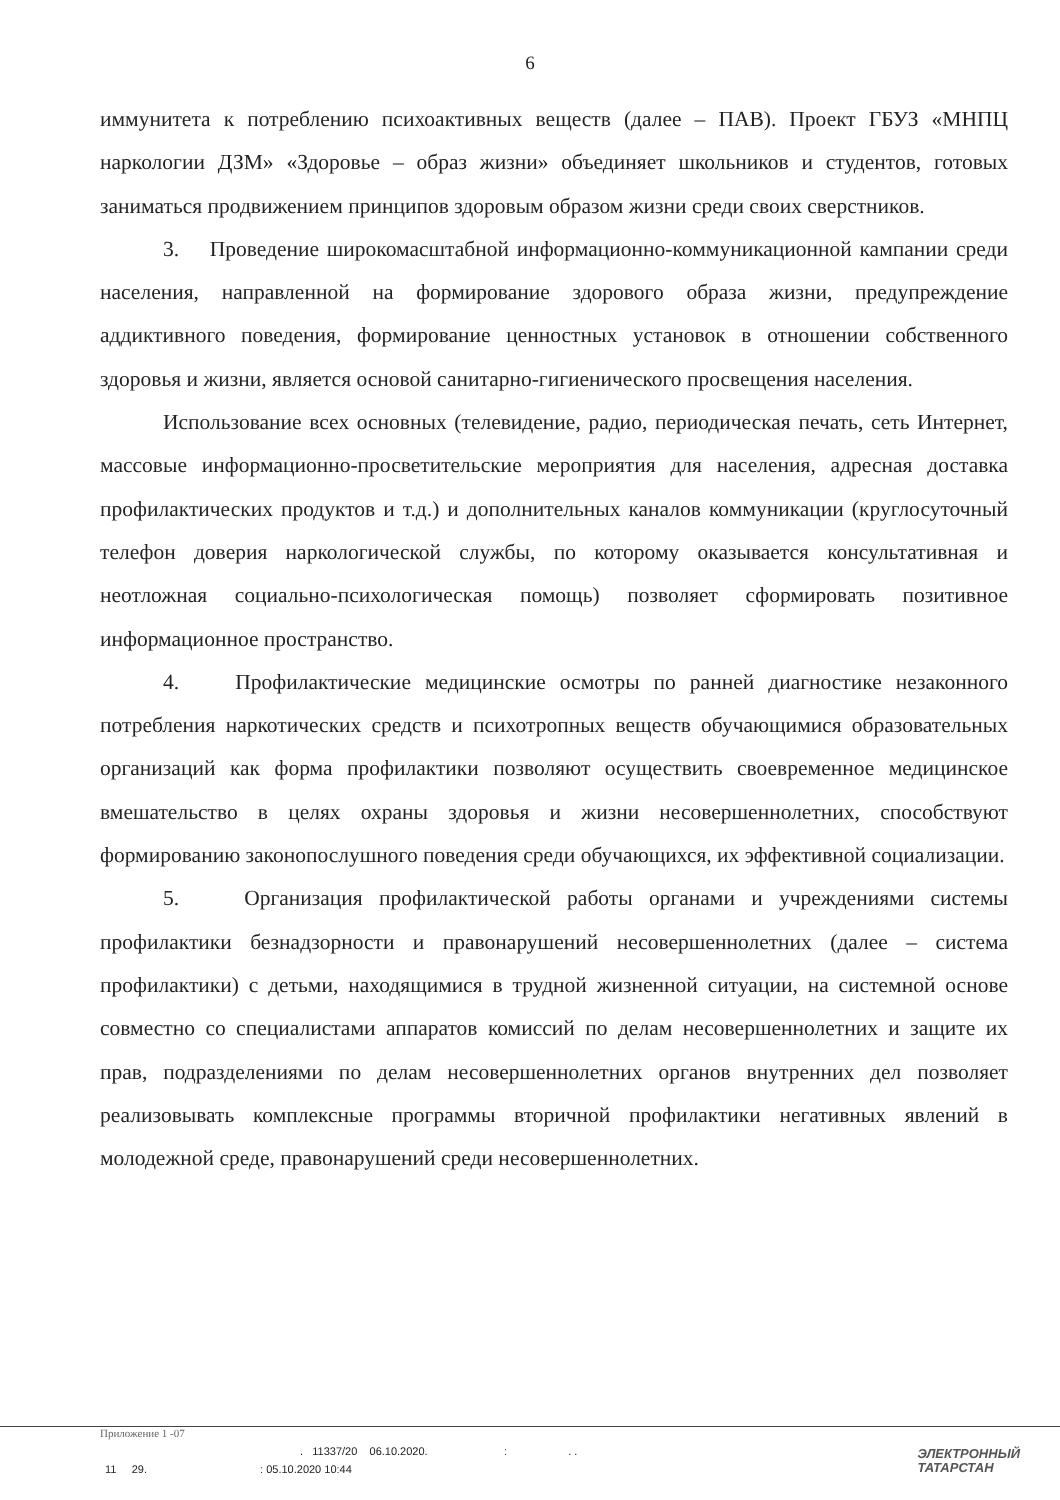6
иммунитета к потреблению психоактивных веществ (далее – ПАВ). Проект ГБУЗ «МНПЦ наркологии ДЗМ» «Здоровье – образ жизни» объединяет школьников и студентов, готовых заниматься продвижением принципов здоровым образом жизни среди своих сверстников.
3. Проведение широкомасштабной информационно-коммуникационной кампании среди населения, направленной на формирование здорового образа жизни, предупреждение аддиктивного поведения, формирование ценностных установок в отношении собственного здоровья и жизни, является основой санитарно-гигиенического просвещения населения.
Использование всех основных (телевидение, радио, периодическая печать, сеть Интернет, массовые информационно-просветительские мероприятия для населения, адресная доставка профилактических продуктов и т.д.) и дополнительных каналов коммуникации (круглосуточный телефон доверия наркологической службы, по которому оказывается консультативная и неотложная социально-психологическая помощь) позволяет сформировать позитивное информационное пространство.
4. Профилактические медицинские осмотры по ранней диагностике незаконного потребления наркотических средств и психотропных веществ обучающимися образовательных организаций как форма профилактики позволяют осуществить своевременное медицинское вмешательство в целях охраны здоровья и жизни несовершеннолетних, способствуют формированию законопослушного поведения среди обучающихся, их эффективной социализации.
5. Организация профилактической работы органами и учреждениями системы профилактики безнадзорности и правонарушений несовершеннолетних (далее – система профилактики) с детьми, находящимися в трудной жизненной ситуации, на системной основе совместно со специалистами аппаратов комиссий по делам несовершеннолетних и защите их прав, подразделениями по делам несовершеннолетних органов внутренних дел позволяет реализовывать комплексные программы вторичной профилактики негативных явлений в молодежной среде, правонарушений среди несовершеннолетних.
Приложение 1 -07
. 11337/20 06.10.2020. : . .
11 29. : 05.10.2020 10:44
ЭЛЕКТРОННЫЙ
ТАТАРСТАН